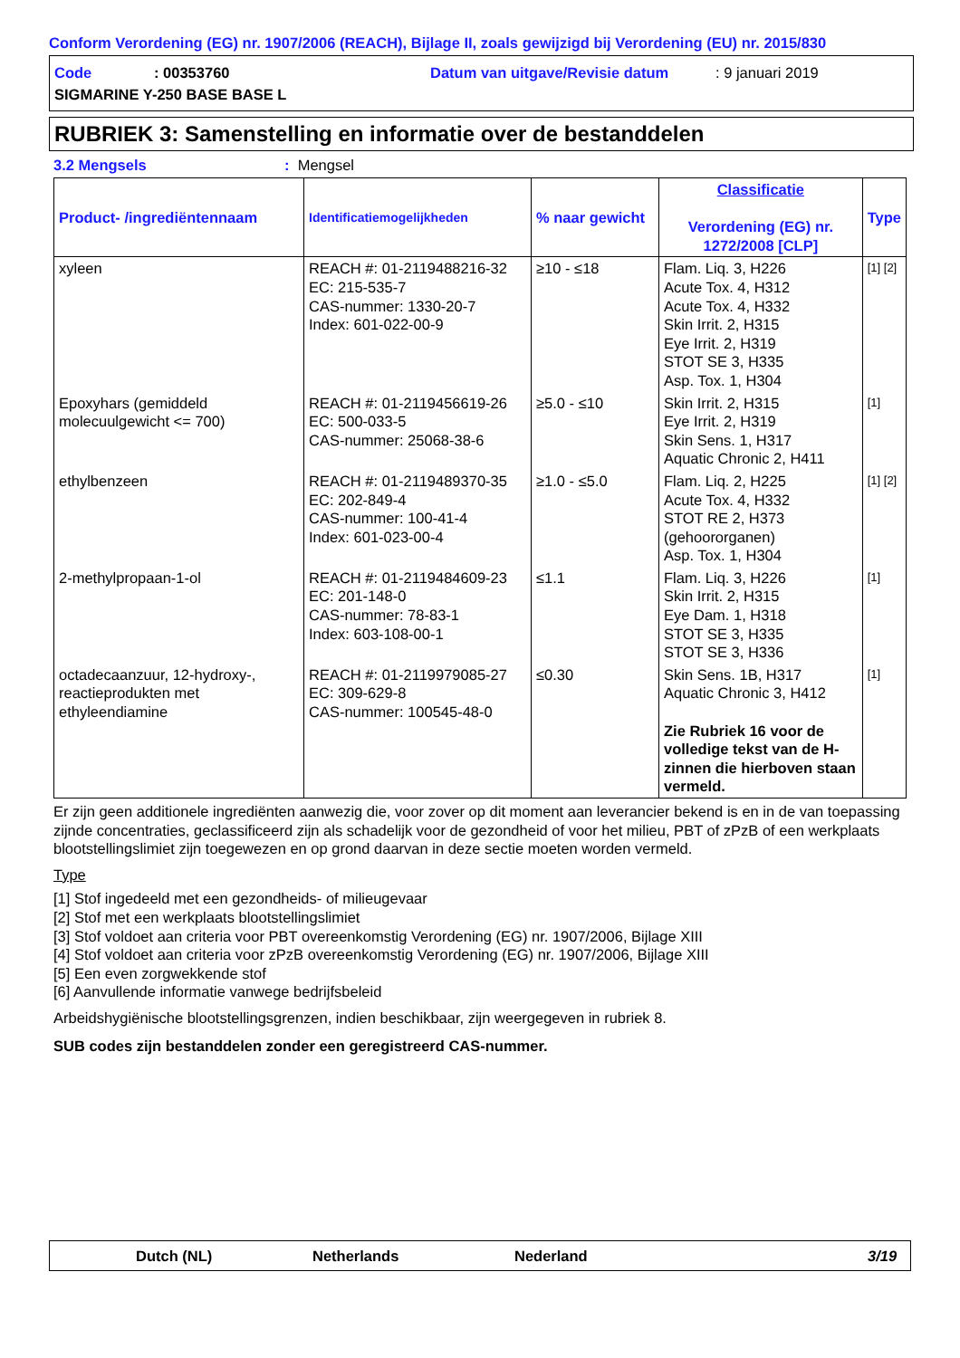Conform Verordening (EG) nr. 1907/2006 (REACH), Bijlage II, zoals gewijzigd bij Verordening (EU) nr. 2015/830
Code
: 00353760
Datum van uitgave/Revisie datum
: 9 januari 2019
SIGMARINE Y-250 BASE BASE L
RUBRIEK 3: Samenstelling en informatie over de bestanddelen
3.2 Mengsels: Mengsel
| Product- /ingrediëntennaam | Identificatiemogelijkheden | % naar gewicht | Classificatie Verordening (EG) nr. 1272/2008 [CLP] | Type |
| --- | --- | --- | --- | --- |
| xyleen | REACH #: 01-2119488216-32 EC: 215-535-7 CAS-nummer: 1330-20-7 Index: 601-022-00-9 | ≥10 - ≤18 | Flam. Liq. 3, H226 Acute Tox. 4, H312 Acute Tox. 4, H332 Skin Irrit. 2, H315 Eye Irrit. 2, H319 STOT SE 3, H335 Asp. Tox. 1, H304 | [1] [2] |
| Epoxyhars (gemiddeld molecuulgewicht <= 700) | REACH #: 01-2119456619-26 EC: 500-033-5 CAS-nummer: 25068-38-6 | ≥5.0 - ≤10 | Skin Irrit. 2, H315 Eye Irrit. 2, H319 Skin Sens. 1, H317 Aquatic Chronic 2, H411 | [1] |
| ethylbenzeen | REACH #: 01-2119489370-35 EC: 202-849-4 CAS-nummer: 100-41-4 Index: 601-023-00-4 | ≥1.0 - ≤5.0 | Flam. Liq. 2, H225 Acute Tox. 4, H332 STOT RE 2, H373 (gehoororganen) Asp. Tox. 1, H304 | [1] [2] |
| 2-methylpropaan-1-ol | REACH #: 01-2119484609-23 EC: 201-148-0 CAS-nummer: 78-83-1 Index: 603-108-00-1 | ≤1.1 | Flam. Liq. 3, H226 Skin Irrit. 2, H315 Eye Dam. 1, H318 STOT SE 3, H335 STOT SE 3, H336 | [1] |
| octadecaanzuur, 12-hydroxy-, reactieprodukten met ethyleendiamine | REACH #: 01-2119979085-27 EC: 309-629-8 CAS-nummer: 100545-48-0 | ≤0.30 | Skin Sens. 1B, H317 Aquatic Chronic 3, H412 Zie Rubriek 16 voor de volledige tekst van de H-zinnen die hierboven staan vermeld. | [1] |
Er zijn geen additionele ingrediënten aanwezig die, voor zover op dit moment aan leverancier bekend is en in de van toepassing zijnde concentraties, geclassificeerd zijn als schadelijk voor de gezondheid of voor het milieu, PBT of zPzB of een werkplaats blootstellingslimiet zijn toegewezen en op grond daarvan in deze sectie moeten worden vermeld.
Type
[1] Stof ingedeeld met een gezondheids- of milieugevaar
[2] Stof met een werkplaats blootstellingslimiet
[3] Stof voldoet aan criteria voor PBT overeenkomstig Verordening (EG) nr. 1907/2006, Bijlage XIII
[4] Stof voldoet aan criteria voor zPzB overeenkomstig Verordening (EG) nr. 1907/2006, Bijlage XIII
[5] Een even zorgwekkende stof
[6] Aanvullende informatie vanwege bedrijfsbeleid
Arbeidshygiënische blootstellingsgrenzen, indien beschikbaar, zijn weergegeven in rubriek 8.
SUB codes zijn bestanddelen zonder een geregistreerd CAS-nummer.
Dutch (NL) Netherlands Nederland 3/19